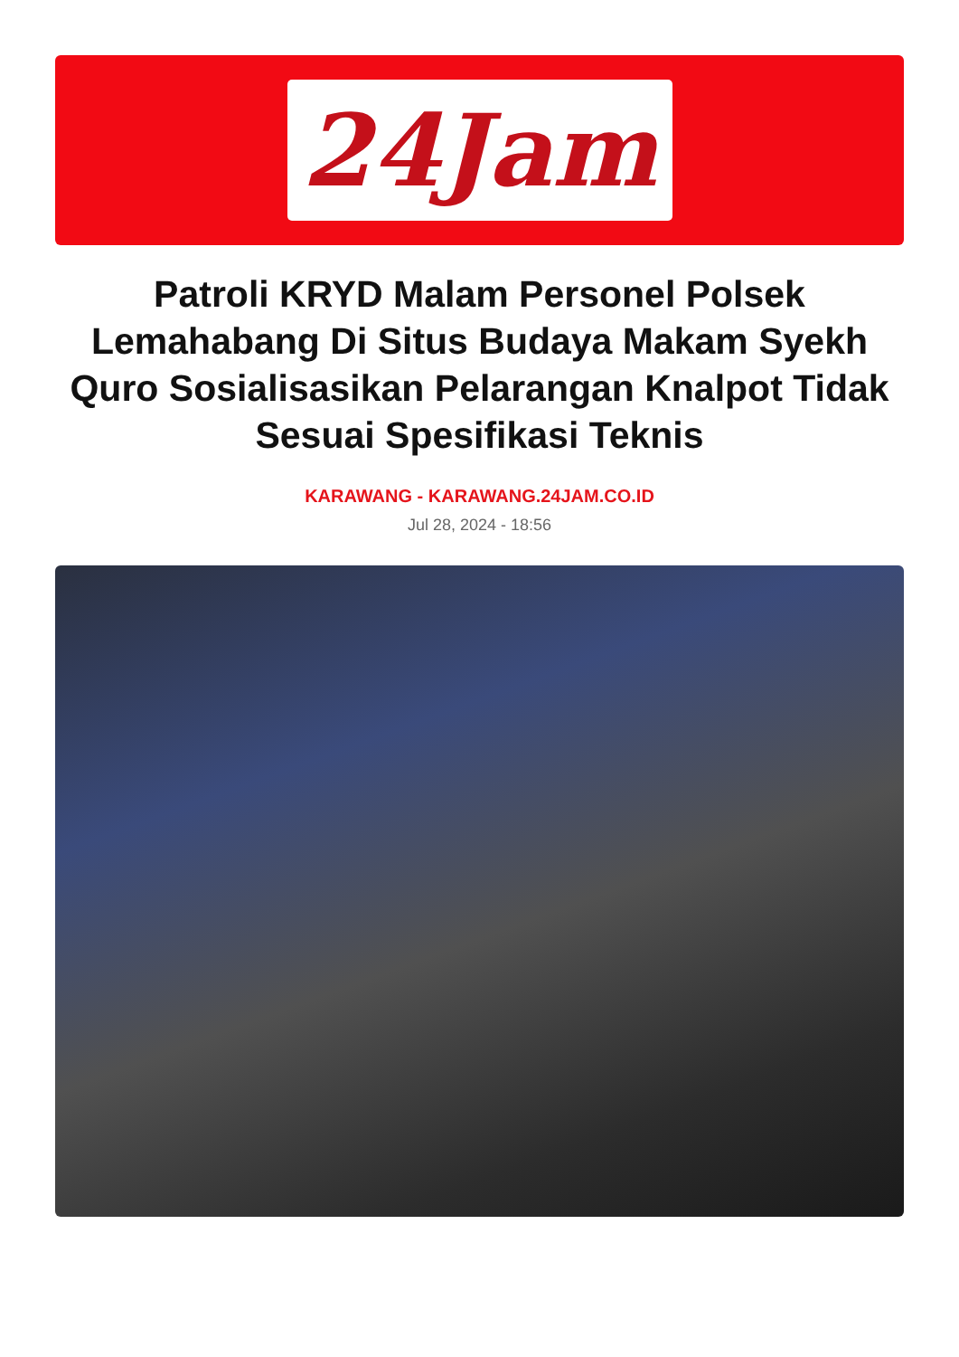24Jam
Patroli KRYD Malam Personel Polsek Lemahabang Di Situs Budaya Makam Syekh Quro Sosialisasikan Pelarangan Knalpot Tidak Sesuai Spesifikasi Teknis
KARAWANG - KARAWANG.24JAM.CO.ID
Jul 28, 2024 - 18:56